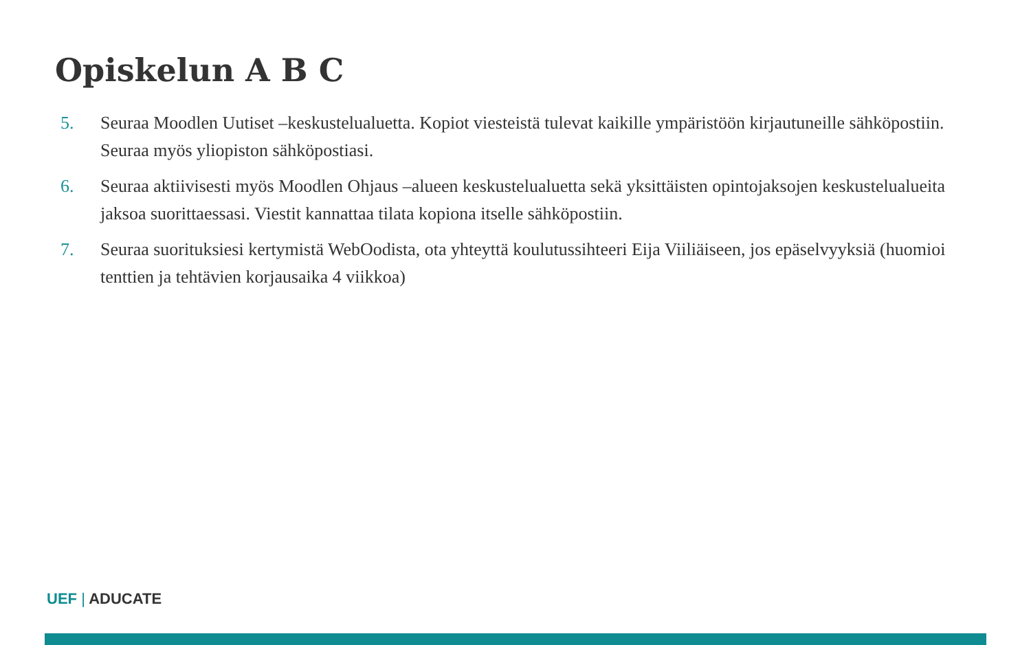Opiskelun A B C
5. Seuraa Moodlen Uutiset –keskustelualuetta. Kopiot viesteistä tulevat kaikille ympäristöön kirjautuneille sähköpostiin. Seuraa myös yliopiston sähköpostiasi.
6. Seuraa aktiivisesti myös Moodlen Ohjaus –alueen keskustelualuetta sekä yksittäisten opintojaksojen keskustelualueita jaksoa suorittaessasi. Viestit kannattaa tilata kopiona itselle sähköpostiin.
7. Seuraa suorituksiesi kertymistä WebOodista, ota yhteyttä koulutussihteeri Eija Viiliäiseen, jos epäselvyyksiä (huomioi tenttien ja tehtävien korjausaika 4 viikkoa)
UEF | ADUCATE